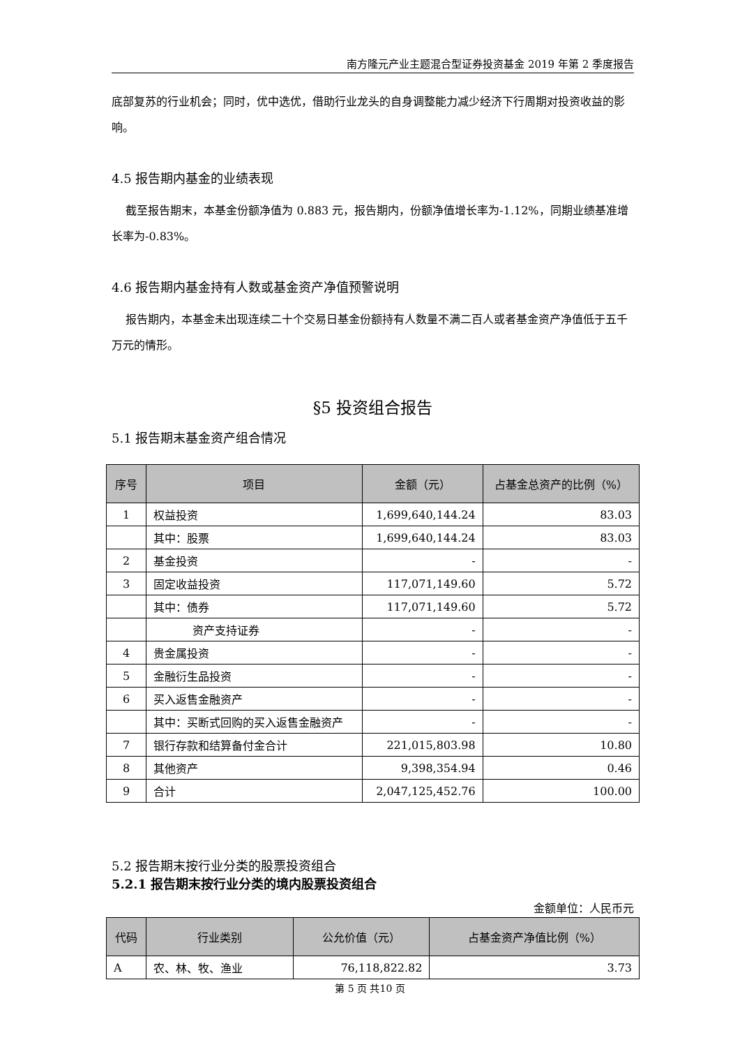南方隆元产业主题混合型证券投资基金 2019 年第 2 季度报告
底部复苏的行业机会；同时，优中选优，借助行业龙头的自身调整能力减少经济下行周期对投资收益的影响。
4.5 报告期内基金的业绩表现
截至报告期末，本基金份额净值为 0.883 元，报告期内，份额净值增长率为-1.12%，同期业绩基准增长率为-0.83%。
4.6 报告期内基金持有人数或基金资产净值预警说明
报告期内，本基金未出现连续二十个交易日基金份额持有人数量不满二百人或者基金资产净值低于五千万元的情形。
§5 投资组合报告
5.1 报告期末基金资产组合情况
| 序号 | 项目 | 金额（元） | 占基金总资产的比例（%） |
| --- | --- | --- | --- |
| 1 | 权益投资 | 1,699,640,144.24 | 83.03 |
| | 其中：股票 | 1,699,640,144.24 | 83.03 |
| 2 | 基金投资 | - | - |
| 3 | 固定收益投资 | 117,071,149.60 | 5.72 |
| | 其中：债券 | 117,071,149.60 | 5.72 |
| | 资产支持证券 | - | - |
| 4 | 贵金属投资 | - | - |
| 5 | 金融衍生品投资 | - | - |
| 6 | 买入返售金融资产 | - | - |
| | 其中：买断式回购的买入返售金融资产 | - | - |
| 7 | 银行存款和结算备付金合计 | 221,015,803.98 | 10.80 |
| 8 | 其他资产 | 9,398,354.94 | 0.46 |
| 9 | 合计 | 2,047,125,452.76 | 100.00 |
5.2 报告期末按行业分类的股票投资组合
5.2.1 报告期末按行业分类的境内股票投资组合
金额单位：人民币元
| 代码 | 行业类别 | 公允价值（元） | 占基金资产净值比例（%） |
| --- | --- | --- | --- |
| A | 农、林、牧、渔业 | 76,118,822.82 | 3.73 |
第 5 页 共10 页